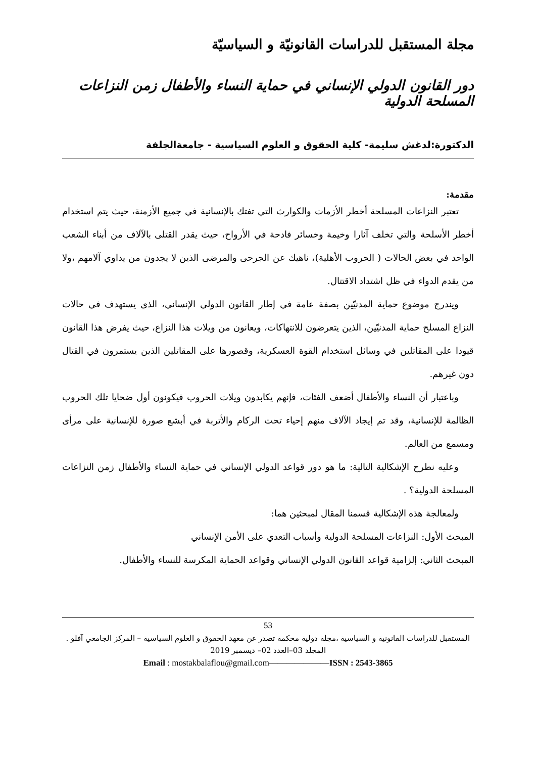مجلة المستقبل للدراسات القانونيّة و السياسيّة
دور القانون الدولي الإنساني في حماية النساء والأطفال زمن النزاعات المسلحة الدولية
الدكتورة:لدغش سليمة- كلية الحقوق و العلوم السياسية - جامعةالجلفة
مقدمة:
تعتبر النزاعات المسلحة أخطر الأزمات والكوارث التي تفتك بالإنسانية في جميع الأزمنة، حيث يتم استخدام أخطر الأسلحة والتي تخلف آثارا وخيمة وخسائر فادحة في الأرواح، حيث يقدر القتلى بالآلاف من أبناء الشعب الواحد في بعض الحالات ( الحروب الأهلية)، ناهيك عن الجرحى والمرضى الذين لا يجدون من يداوي آلامهم ،ولا من يقدم الدواء في ظل اشتداد الاقتتال.
ويندرج موضوع حماية المدنيّين بصفة عامة في إطار القانون الدولي الإنساني، الذي يستهدف في حالات النزاع المسلح حماية المدنيّين، الذين يتعرضون للانتهاكات، ويعانون من ويلات هذا النزاع، حيث يفرض هذا القانون قيودا على المقاتلين في وسائل استخدام القوة العسكرية، وقصورها على المقاتلين الذين يستمرون في القتال دون غيرهم.
وباعتبار أن النساء والأطفال أضعف الفئات، فإنهم يكابدون ويلات الحروب فيكونون أول ضحايا تلك الحروب الظالمة للإنسانية، وقد تم إيجاد الآلاف منهم إحياء تحت الركام والأتربة في أبشع صورة للإنسانية على مرأى ومسمع من العالم.
وعليه نطرح الإشكالية التالية: ما هو دور قواعد الدولي الإنساني في حماية النساء والأطفال زمن النزاعات المسلحة الدولية؟ .
ولمعالجة هذه الإشكالية قسمنا المقال لمبحثين هما:
المبحث الأول: النزاعات المسلحة الدولية وأسباب التعدي على الأمن الإنساني
المبحث الثاني: إلزامية قواعد القانون الدولي الإنساني وقواعد الحماية المكرسة للنساء والأطفال.
53
المستقبل للدراسات القانونية و السياسية ،مجلة دولية محكمة تصدر عن معهد الحقوق و العلوم السياسية – المركز الجامعي آفلو .
المجلد 03–العدد 02– ديسمبر 2019
Email : mostakbalaflou@gmail.com———————ISSN : 2543-3865